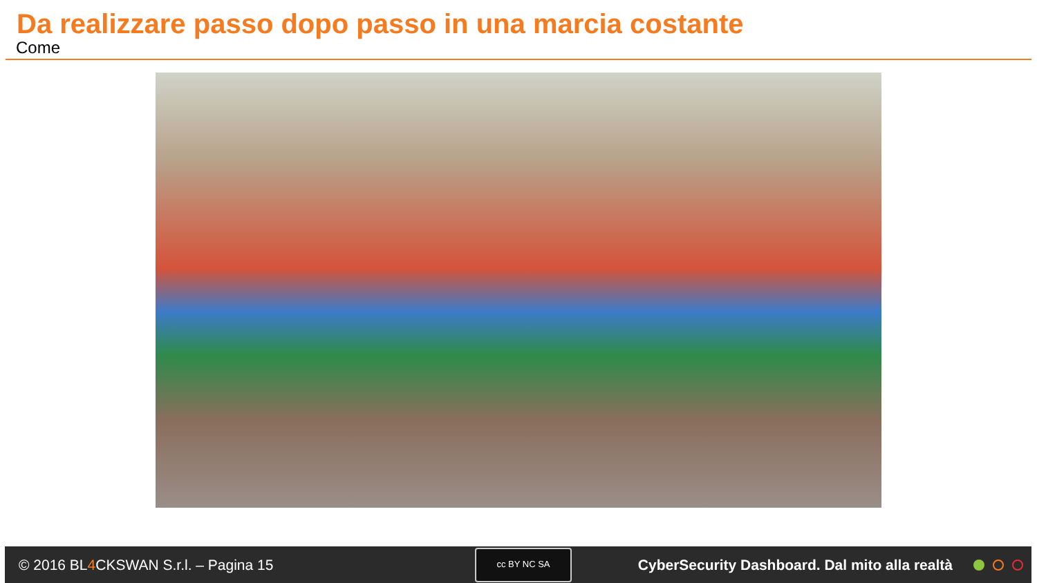Da realizzare passo dopo passo in una marcia costante
Come
© 2016 BL4 CKSWAN S.r.l. – Pagina 15
cc BY NC SA
CyberSecurity Dashboard. Dal mito alla realtà